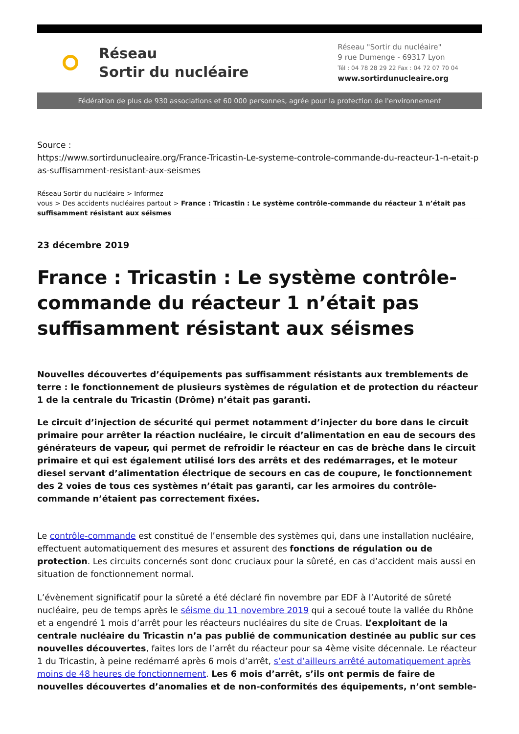Réseau
Sortir du nucléaire
Réseau "Sortir du nucléaire"
9 rue Dumenge - 69317 Lyon
Tél : 04 78 28 29 22 Fax : 04 72 07 70 04
www.sortirdunucleaire.org
Fédération de plus de 930 associations et 60 000 personnes, agrée pour la protection de l'environnement
Source :
https://www.sortirdunucleaire.org/France-Tricastin-Le-systeme-controle-commande-du-reacteur-1-n-etait-pas-suffisamment-resistant-aux-seismes
Réseau Sortir du nucléaire > Informez
vous > Des accidents nucléaires partout > France : Tricastin : Le système contrôle-commande du réacteur 1 n’était pas suffisamment résistant aux séismes
23 décembre 2019
France : Tricastin : Le système contrôle-commande du réacteur 1 n’était pas suffisamment résistant aux séismes
Nouvelles découvertes d’équipements pas suffisamment résistants aux tremblements de terre : le fonctionnement de plusieurs systèmes de régulation et de protection du réacteur 1 de la centrale du Tricastin (Drôme) n’était pas garanti.
Le circuit d’injection de sécurité qui permet notamment d’injecter du bore dans le circuit primaire pour arrêter la réaction nucléaire, le circuit d’alimentation en eau de secours des générateurs de vapeur, qui permet de refroidir le réacteur en cas de brèche dans le circuit primaire et qui est également utilisé lors des arrêts et des redémarrages, et le moteur diesel servant d’alimentation électrique de secours en cas de coupure, le fonctionnement des 2 voies de tous ces systèmes n’était pas garanti, car les armoires du contrôle-commande n’étaient pas correctement fixées.
Le contrôle-commande est constitué de l’ensemble des systèmes qui, dans une installation nucléaire, effectuent automatiquement des mesures et assurent des fonctions de régulation ou de protection. Les circuits concernés sont donc cruciaux pour la sûreté, en cas d’accident mais aussi en situation de fonctionnement normal.
L’évènement significatif pour la sûreté a été déclaré fin novembre par EDF à l’Autorité de sûreté nucléaire, peu de temps après le séisme du 11 novembre 2019 qui a secoué toute la vallée du Rhône et a engendré 1 mois d’arrêt pour les réacteurs nucléaires du site de Cruas. L’exploitant de la centrale nucléaire du Tricastin n’a pas publié de communication destinée au public sur ces nouvelles découvertes, faites lors de l’arrêt du réacteur pour sa 4ème visite décennale. Le réacteur 1 du Tricastin, à peine redémarré après 6 mois d’arrêt, s’est d’ailleurs arrêté automatiquement après moins de 48 heures de fonctionnement. Les 6 mois d’arrêt, s’ils ont permis de faire de nouvelles découvertes d’anomalies et de non-conformités des équipements, n’ont semble-